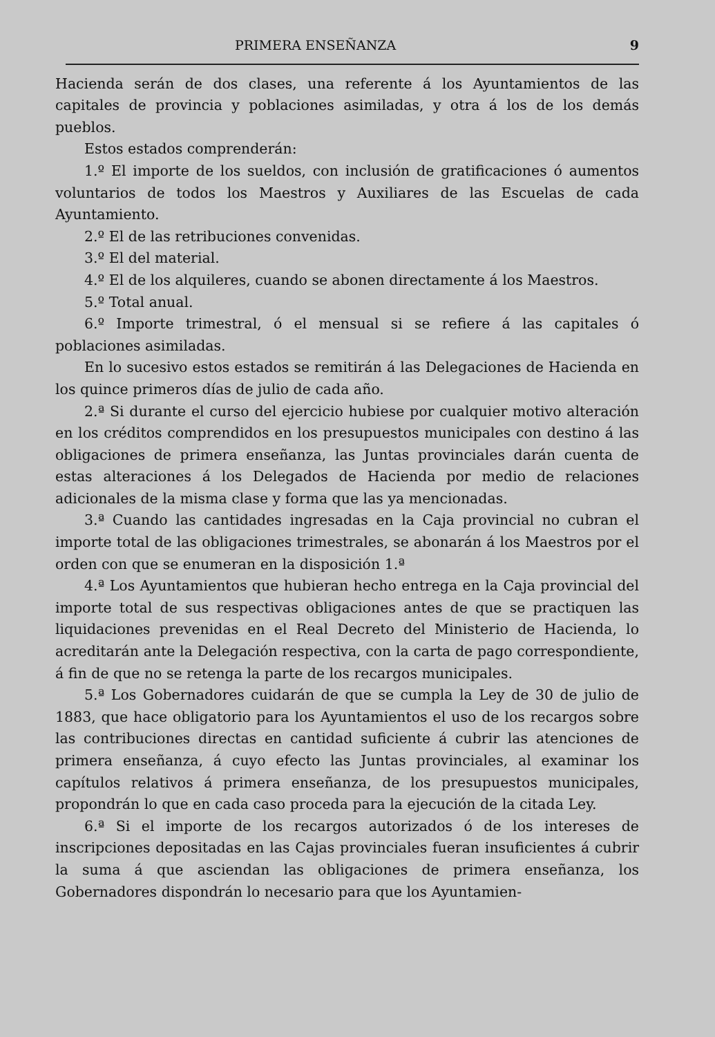PRIMERA ENSEÑANZA 9
Hacienda serán de dos clases, una referente á los Ayuntamientos de las capitales de provincia y poblaciones asimiladas, y otra á los de los demás pueblos.
Estos estados comprenderán:
1.º El importe de los sueldos, con inclusión de gratificaciones ó aumentos voluntarios de todos los Maestros y Auxiliares de las Escuelas de cada Ayuntamiento.
2.º El de las retribuciones convenidas.
3.º El del material.
4.º El de los alquileres, cuando se abonen directamente á los Maestros.
5.º Total anual.
6.º Importe trimestral, ó el mensual si se refiere á las capitales ó poblaciones asimiladas.
En lo sucesivo estos estados se remitirán á las Delegaciones de Hacienda en los quince primeros días de julio de cada año.
2.ª Si durante el curso del ejercicio hubiese por cualquier motivo alteración en los créditos comprendidos en los presupuestos municipales con destino á las obligaciones de primera enseñanza, las Juntas provinciales darán cuenta de estas alteraciones á los Delegados de Hacienda por medio de relaciones adicionales de la misma clase y forma que las ya mencionadas.
3.ª Cuando las cantidades ingresadas en la Caja provincial no cubran el importe total de las obligaciones trimestrales, se abonarán á los Maestros por el orden con que se enumeran en la disposición 1.ª
4.ª Los Ayuntamientos que hubieran hecho entrega en la Caja provincial del importe total de sus respectivas obligaciones antes de que se practiquen las liquidaciones prevenidas en el Real Decreto del Ministerio de Hacienda, lo acreditarán ante la Delegación respectiva, con la carta de pago correspondiente, á fin de que no se retenga la parte de los recargos municipales.
5.ª Los Gobernadores cuidarán de que se cumpla la Ley de 30 de julio de 1883, que hace obligatorio para los Ayuntamientos el uso de los recargos sobre las contribuciones directas en cantidad suficiente á cubrir las atenciones de primera enseñanza, á cuyo efecto las Juntas provinciales, al examinar los capítulos relativos á primera enseñanza, de los presupuestos municipales, propondrán lo que en cada caso proceda para la ejecución de la citada Ley.
6.ª Si el importe de los recargos autorizados ó de los intereses de inscripciones depositadas en las Cajas provinciales fueran insuficientes á cubrir la suma á que asciendan las obligaciones de primera enseñanza, los Gobernadores dispondrán lo necesario para que los Ayuntamien-